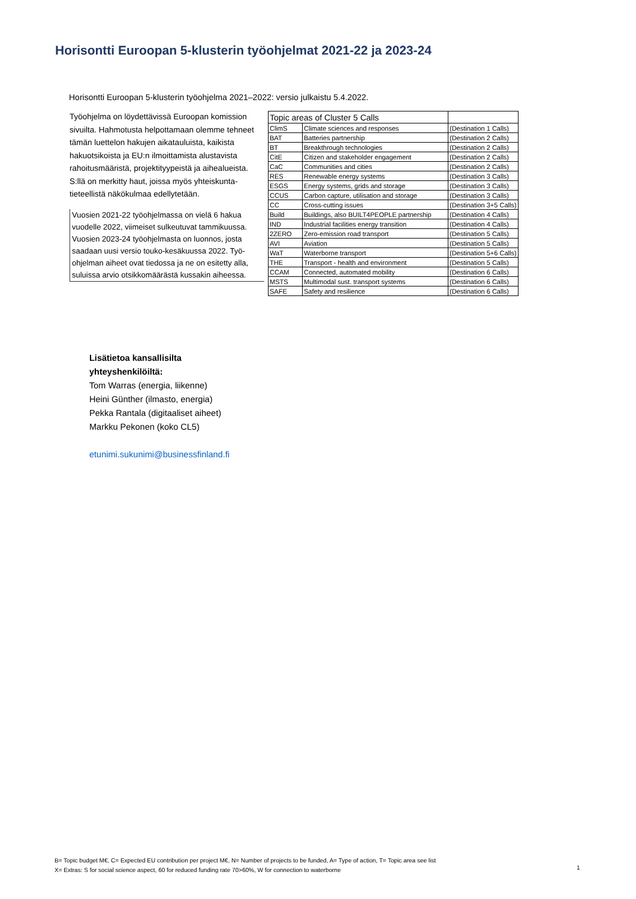Horisontti Euroopan 5-klusterin työohjelmat 2021-22 ja 2023-24
Horisontti Euroopan 5-klusterin työohjelma 2021–2022: versio julkaistu 5.4.2022.
Työohjelma on löydettävissä Euroopan komission sivuilta. Hahmotusta helpottamaan olemme tehneet tämän luettelon hakujen aikatauluista, kaikista hakuotsikoista ja EU:n ilmoittamista alustavista rahoitusmääristä, projektityypeistä ja aihealueista.
S:llä on merkitty haut, joissa myös yhteiskunta-tieteellistä näkökulmaa edellytetään.
Vuosien 2021-22 työohjelmassa on vielä 6 hakua vuodelle 2022, viimeiset sulkeutuvat tammikuussa. Vuosien 2023-24 työohjelmasta on luonnos, josta saadaan uusi versio touko-kesäkuussa 2022. Työ-ohjelman aiheet ovat tiedossa ja ne on esitetty alla, suluissa arvio otsikkomäärästä kussakin aiheessa.
| Topic areas of Cluster 5 Calls | | |
| --- | --- | --- |
| ClimS | Climate sciences and responses | (Destination 1 Calls) |
| BAT | Batteries partnership | (Destination 2 Calls) |
| BT | Breakthrough technologies | (Destination 2 Calls) |
| CitE | Citizen and stakeholder engagement | (Destination 2 Calls) |
| CaC | Communities and cities | (Destination 2 Calls) |
| RES | Renewable energy systems | (Destination 3 Calls) |
| ESGS | Energy systems, grids and storage | (Destination 3 Calls) |
| CCUS | Carbon capture, utilisation and storage | (Destination 3 Calls) |
| CC | Cross-cutting issues | (Destination 3+5 Calls) |
| Build | Buildings, also BUILT4PEOPLE partnership | (Destination 4 Calls) |
| IND | Industrial facilities energy transition | (Destination 4 Calls) |
| 2ZERO | Zero-emission road transport | (Destination 5 Calls) |
| AVI | Aviation | (Destination 5 Calls) |
| WaT | Waterborne transport | (Destination 5+6 Calls) |
| THE | Transport - health and environment | (Destination 5 Calls) |
| CCAM | Connected, automated mobility | (Destination 6 Calls) |
| MSTS | Multimodal sust. transport systems | (Destination 6 Calls) |
| SAFE | Safety and resilience | (Destination 6 Calls) |
Lisätietoa kansallisilta
yhteyshenkilöiltä:
Tom Warras (energia, liikenne)
Heini Günther (ilmasto, energia)
Pekka Rantala (digitaaliset aiheet)
Markku Pekonen (koko CL5)
etunimi.sukunimi@businessfinland.fi
B= Topic budget M€, C= Expected EU contribution per project M€, N= Number of projects to be funded, A= Type of action, T= Topic area see list
X= Extras: S for social science aspect, 60 for reduced funding rate 70>60%, W for connection to waterborne
1